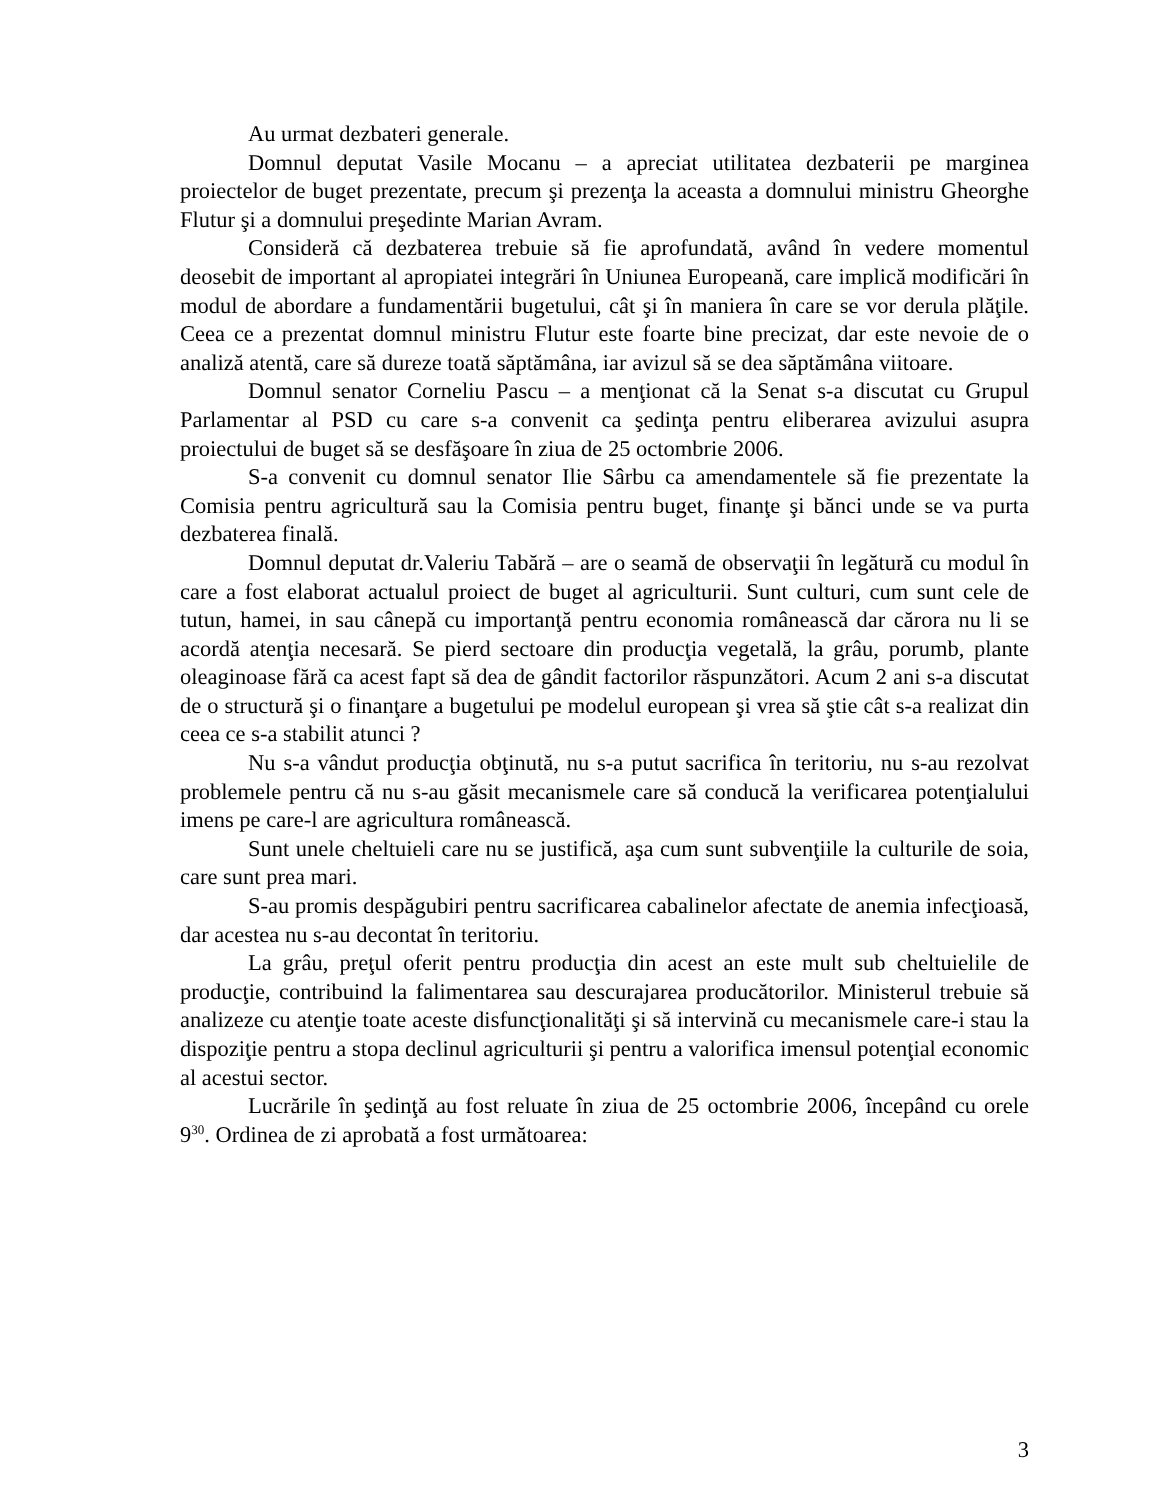Au urmat dezbateri generale.
Domnul deputat Vasile Mocanu – a apreciat utilitatea dezbaterii pe marginea proiectelor de buget prezentate, precum şi prezenţa la aceasta a domnului ministru Gheorghe Flutur şi a domnului preşedinte Marian Avram.
Consideră că dezbaterea trebuie să fie aprofundată, având în vedere momentul deosebit de important al apropiatei integrări în Uniunea Europeană, care implică modificări în modul de abordare a fundamentării bugetului, cât şi în maniera în care se vor derula plăţile. Ceea ce a prezentat domnul ministru Flutur este foarte bine precizat, dar este nevoie de o analiză atentă, care să dureze toată săptămâna, iar avizul să se dea săptămâna viitoare.
Domnul senator Corneliu Pascu – a menţionat că la Senat s-a discutat cu Grupul Parlamentar al PSD cu care s-a convenit ca şedinţa pentru eliberarea avizului asupra proiectului de buget să se desfăşoare în ziua de 25 octombrie 2006.
S-a convenit cu domnul senator Ilie Sârbu ca amendamentele să fie prezentate la Comisia pentru agricultură sau la Comisia pentru buget, finanţe şi bănci unde se va purta dezbaterea finală.
Domnul deputat dr.Valeriu Tabără – are o seamă de observaţii în legătură cu modul în care a fost elaborat actualul proiect de buget al agriculturii. Sunt culturi, cum sunt cele de tutun, hamei, in sau cânepă cu importanţă pentru economia românească dar cărora nu li se acordă atenţia necesară. Se pierd sectoare din producţia vegetală, la grâu, porumb, plante oleaginoase fără ca acest fapt să dea de gândit factorilor răspunzători. Acum 2 ani s-a discutat de o structură şi o finanţare a bugetului pe modelul european şi vrea să ştie cât s-a realizat din ceea ce s-a stabilit atunci ?
Nu s-a vândut producţia obţinută, nu s-a putut sacrifica în teritoriu, nu s-au rezolvat problemele pentru că nu s-au găsit mecanismele care să conducă la verificarea potenţialului imens pe care-l are agricultura românească.
Sunt unele cheltuieli care nu se justifică, aşa cum sunt subvenţiile la culturile de soia, care sunt prea mari.
S-au promis despăgubiri pentru sacrificarea cabalinelor afectate de anemia infecţioasă, dar acestea nu s-au decontat în teritoriu.
La grâu, preţul oferit pentru producţia din acest an este mult sub cheltuielile de producţie, contribuind la falimentarea sau descurajarea producătorilor. Ministerul trebuie să analizeze cu atenţie toate aceste disfuncţionalităţi şi să intervină cu mecanismele care-i stau la dispoziţie pentru a stopa declinul agriculturii şi pentru a valorifica imensul potenţial economic al acestui sector.
Lucrările în şedinţă au fost reluate în ziua de 25 octombrie 2006, începând cu orele 9<sup>30</sup>. Ordinea de zi aprobată a fost următoarea:
3